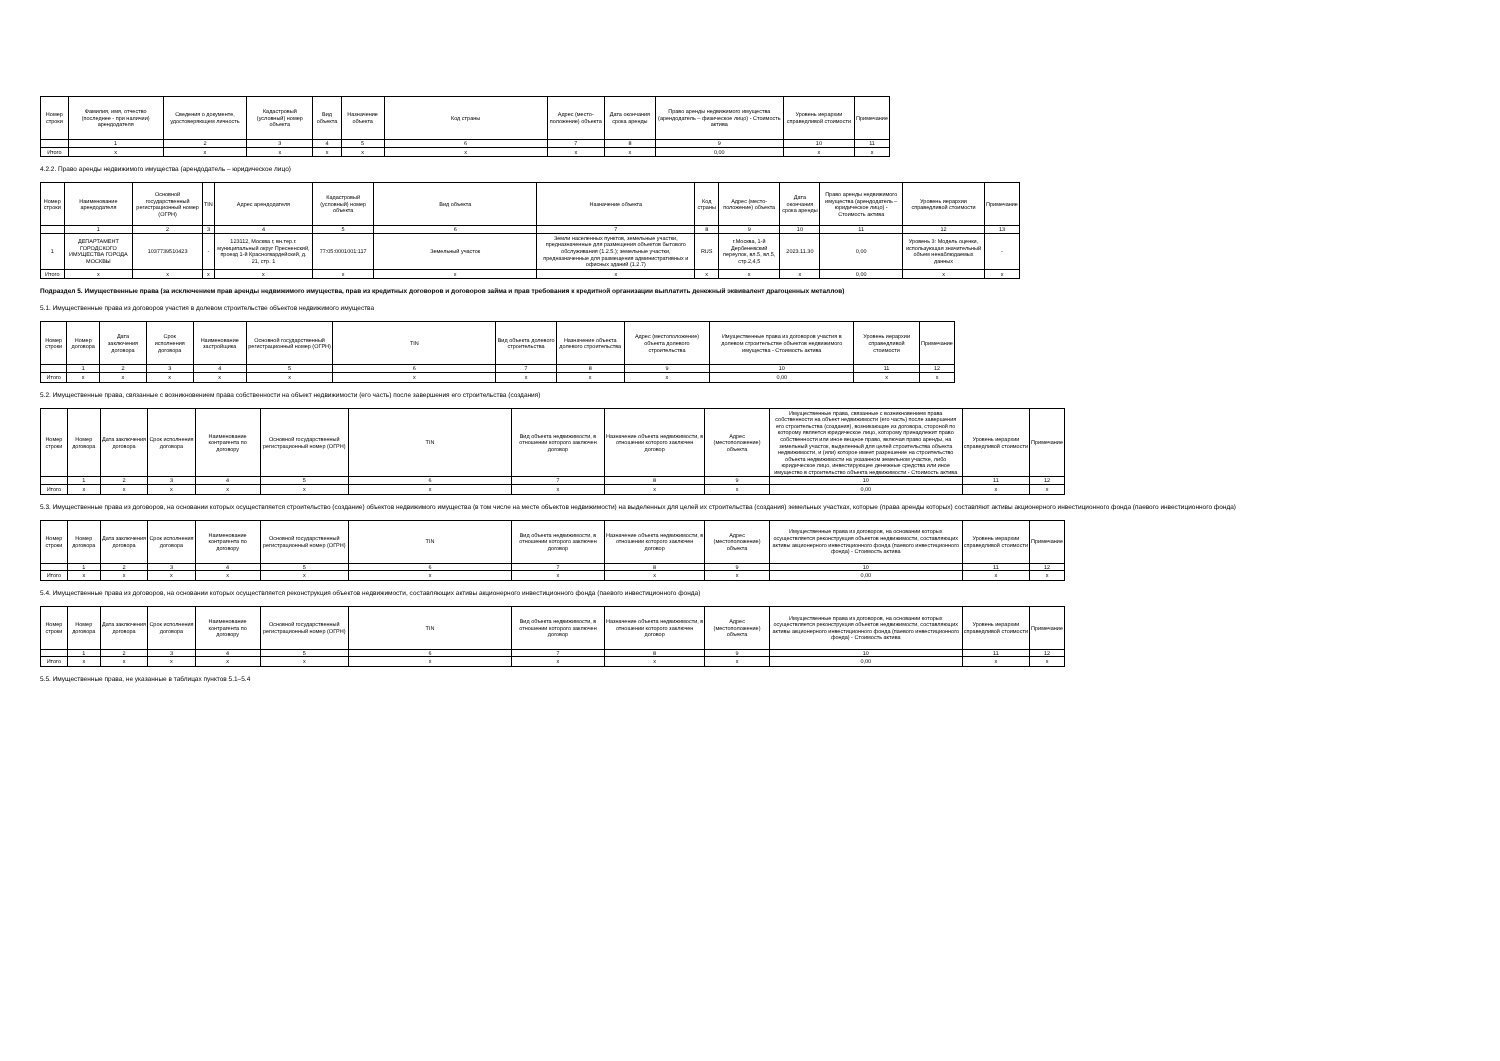| Номер строки | Фамилия, имя, отчество (последнее - при наличии) арендодателя | Сведения о документе, удостоверяющем личность | Кадастровый (условный) номер объекта | Вид объекта | Назначение объекта | Код страны | Адрес (место-положение) объекта | Дата окончания срока аренды | Право аренды недвижимого имущества (арендодатель – физическое лицо) - Стоимость актива | Уровень иерархии справедливой стоимости | Примечание |
| --- | --- | --- | --- | --- | --- | --- | --- | --- | --- | --- | --- |
| | 1 | 2 | 3 | 4 | 5 | 6 | 7 | 8 | 9 | 10 | 11 |
| Итого | x | x | x | x | x | x | x | x | 0,00 | x | x |
4.2.2. Право аренды недвижимого имущества (арендодатель – юридическое лицо)
| Номер строки | Наименование арендодателя | Основной государственный регистрационный номер (ОГРН) | TIN | Адрес арендодателя | Кадастровый (условный) номер объекта | Вид объекта | Назначение объекта | Код страны | Адрес (место-положение) объекта | Дата окончания срока аренды | Право аренды недвижимого имущества (арендодатель – юридическое лицо) - Стоимость актива | Уровень иерархии справедливой стоимости | Примечание |
| --- | --- | --- | --- | --- | --- | --- | --- | --- | --- | --- | --- | --- | --- |
| | 1 | 2 | 3 | 4 | 5 | 6 | 7 | 8 | 9 | 10 | 11 | 12 | 13 |
| 1 | ДЕПАРТАМЕНТ ГОРОДСКОГО ИМУЩЕСТВА ГОРОДА МОСКВЫ | 1037739510423 | - | 123112, Москва г, вн.тер.г. муниципальный округ Пресненский, проезд 1-й Красногвардейский, д. 21, стр. 1 | 77:05:0001001:117 | Земельный участок | Земли населенных пунктов, земельные участки, предназначенные для размещения объектов бытового обслуживания (1.2.5.); земельные участки, предназначенные для размещения административных и офисных зданий (1.2.7) | RUS | г.Москва, 1-й Дербеневский переулок, вл.5, вл.5, стр.2,4,5 | 2023.11.30 | 0,00 | Уровень 3: Модель оценки, использующая значительный объем ненаблюдаемых данных | - |
| Итого | x | x | x | x | x | x | x | x | x | x | 0,00 | x | x |
Подраздел 5. Имущественные права (за исключением прав аренды недвижимого имущества, прав из кредитных договоров и договоров займа и прав требования к кредитной организации выплатить денежный эквивалент драгоценных металлов)
5.1. Имущественные права из договоров участия в долевом строительстве объектов недвижимого имущества
| Номер строки | Номер договора | Дата заключения договора | Срок исполнения договора | Наименование застройщика | Основной государственный регистрационный номер (ОГРН) | TIN | Вид объекта долевого строительства | Назначение объекта долевого строительства | Адрес (местоположение) объекта долевого строительства | Имущественные права из договоров участия в долевом строительстве объектов недвижимого имущества - Стоимость актива | Уровень иерархии справедливой стоимости | Примечание |
| --- | --- | --- | --- | --- | --- | --- | --- | --- | --- | --- | --- | --- |
| | 1 | 2 | 3 | 4 | 5 | 6 | 7 | 8 | 9 | 10 | 11 | 12 |
| Итого | x | x | x | x | x | x | x | x | x | 0,00 | x | x |
5.2. Имущественные права, связанные с возникновением права собственности на объект недвижимости (его часть) после завершения его строительства (создания)
| Номер строки | Номер договора | Дата заключения договора | Срок исполнения договора | Наименование контрагента по договору | Основной государственный регистрационный номер (ОГРН) | TIN | Вид объекта недвижимости, в отношении которого заключен договор | Назначение объекта недвижимости, в отношении которого заключен договор | Адрес (местоположение) объекта | Имущественные права, связанные с возникновением права собственности на объект недвижимости (его часть) после завершения его строительства (создания), возникающие из договора, стороной по которому является юридическое лицо, которому принадлежит право собственности или иное вещное право, включая право аренды, на земельный участок, выделенный для целей строительства объекта недвижимости, и (или) которое имеет разрешение на строительство объекта недвижимости на указанном земельном участке, либо юридическое лицо, инвестирующее денежные средства или иное имущество в строительство объекта недвижимости - Стоимость актива | Уровень иерархии справедливой стоимости | Примечание |
| --- | --- | --- | --- | --- | --- | --- | --- | --- | --- | --- | --- | --- |
| | 1 | 2 | 3 | 4 | 5 | 6 | 7 | 8 | 9 | 10 | 11 | 12 |
| Итого | x | x | x | x | x | x | x | x | x | 0,00 | x | x |
5.3. Имущественные права из договоров, на основании которых осуществляется строительство (создание) объектов недвижимого имущества (в том числе на месте объектов недвижимости) на выделенных для целей их строительства (создания) земельных участках, которые (права аренды которых) составляют активы акционерного инвестиционного фонда (паевого инвестиционного фонда)
| Номер строки | Номер договора | Дата заключения договора | Срок исполнения договора | Наименование контрагента по договору | Основной государственный регистрационный номер (ОГРН) | TIN | Вид объекта недвижимости, в отношении которого заключен договор | Назначение объекта недвижимости, в отношении которого заключен договор | Адрес (местоположение) объекта | Имущественные права из договоров, на основании которых осуществляется реконструкция объектов недвижимости, составляющих активы акционерного инвестиционного фонда (паевого инвестиционного фонда) - Стоимость актива | Уровень иерархии справедливой стоимости | Примечание |
| --- | --- | --- | --- | --- | --- | --- | --- | --- | --- | --- | --- | --- |
| | 1 | 2 | 3 | 4 | 5 | 6 | 7 | 8 | 9 | 10 | 11 | 12 |
| Итого | x | x | x | x | x | x | x | x | x | 0,00 | x | x |
5.4. Имущественные права из договоров, на основании которых осуществляется реконструкция объектов недвижимости, составляющих активы акционерного инвестиционного фонда (паевого инвестиционного фонда)
| Номер строки | Номер договора | Дата заключения договора | Срок исполнения договора | Наименование контрагента по договору | Основной государственный регистрационный номер (ОГРН) | TIN | Вид объекта недвижимости, в отношении которого заключен договор | Назначение объекта недвижимости, в отношении которого заключен договор | Адрес (местоположение) объекта | Имущественные права из договоров, на основании которых осуществляется реконструкция объектов недвижимости, составляющих активы акционерного инвестиционного фонда (паевого инвестиционного фонда) - Стоимость актива | Уровень иерархии справедливой стоимости | Примечание |
| --- | --- | --- | --- | --- | --- | --- | --- | --- | --- | --- | --- | --- |
| | 1 | 2 | 3 | 4 | 5 | 6 | 7 | 8 | 9 | 10 | 11 | 12 |
| Итого | x | x | x | x | x | x | x | x | x | 0,00 | x | x |
5.5. Имущественные права, не указанные в таблицах пунктов 5.1–5.4